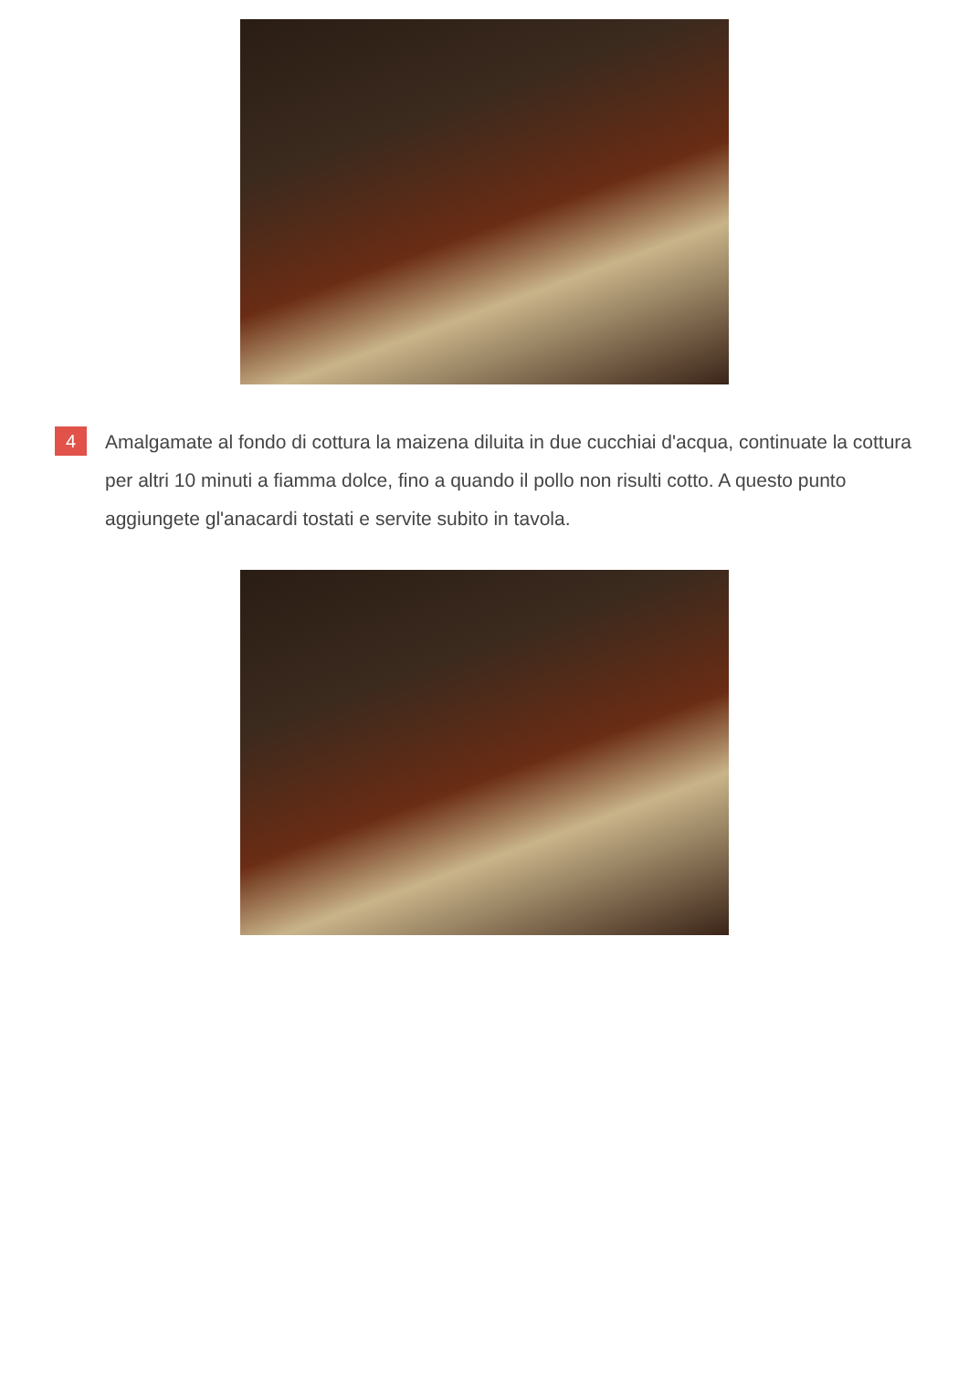4
Amalgamate al fondo di cottura la maizena diluita in due cucchiai d'acqua, continuate la cottura per altri 10 minuti a fiamma dolce, fino a quando il pollo non risulti cotto. A questo punto aggiungete gl'anacardi tostati e servite subito in tavola.